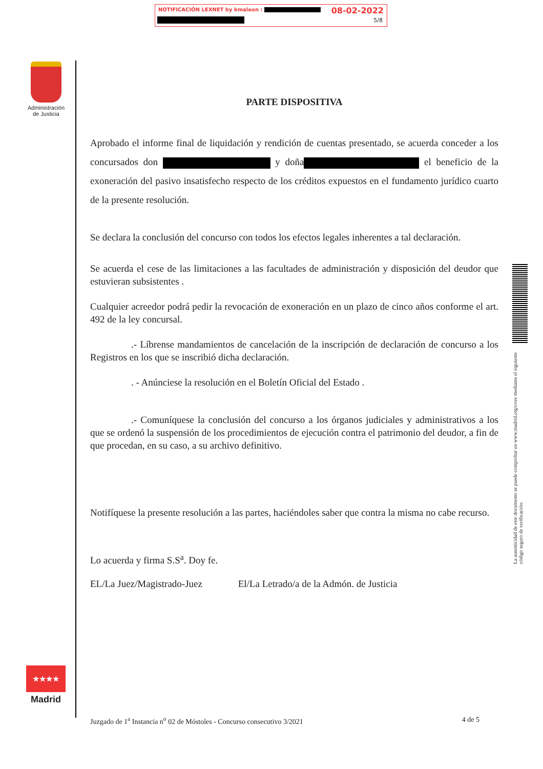NOTIFICACIÓN LEXNET by kmaleon :
08-02-2022
5/8
Administración de Justicia
PARTE DISPOSITIVA
Aprobado el informe final de liquidación y rendición de cuentas presentado, se acuerda conceder a los concursados don y doña el beneficio de la exoneración del pasivo insatisfecho respecto de los créditos expuestos en el fundamento jurídico cuarto de la presente resolución.
Se declara la conclusión del concurso con todos los efectos legales inherentes a tal declaración.
Se acuerda el cese de las limitaciones a las facultades de administración y disposición del deudor que estuvieran subsistentes .
Cualquier acreedor podrá pedir la revocación de exoneración en un plazo de cinco años conforme el art. 492 de la ley concursal.
.- Líbrense mandamientos de cancelación de la inscripción de declaración de concurso a los Registros en los que se inscribió dicha declaración.
. - Anúnciese la resolución en el Boletín Oficial del Estado .
.- Comuníquese la conclusión del concurso a los órganos judiciales y administrativos a los que se ordenó la suspensión de los procedimientos de ejecución contra el patrimonio del deudor, a fin de que procedan, en su caso, a su archivo definitivo.
Notifíquese la presente resolución a las partes, haciéndoles saber que contra la misma no cabe recurso.
Lo acuerda y firma S.S<sup>a</sup>. Doy fe.
EL/La Juez/Magistrado-Juez El/La Letrado/a de la Admón. de Justicia
La autenticidad de este documento se puede comprobar en www.madrid.org/cove mediante el siguiente código seguro de verificación:
★★★★
Madrid
Juzgado de 1<sup>a</sup> Instancia n<sup>o</sup> 02 de Móstoles - Concurso consecutivo 3/2021 4 de 5